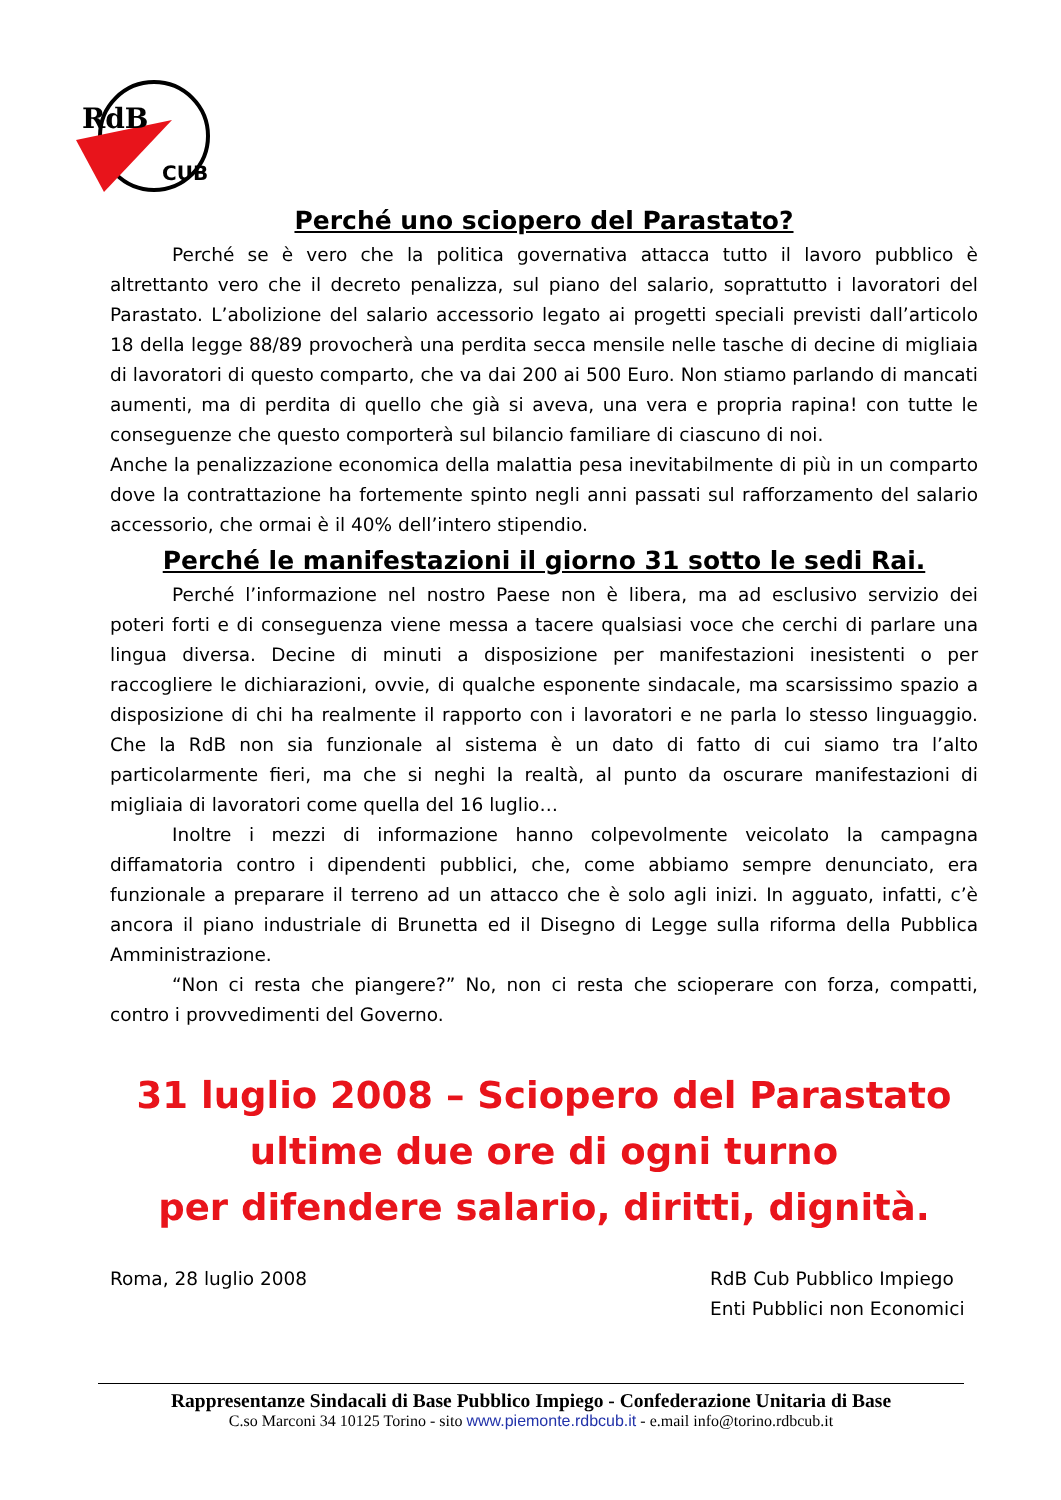RdB
CUB
Perché uno sciopero del Parastato?
Perché se è vero che la politica governativa attacca tutto il lavoro pubblico è altrettanto vero che il decreto penalizza, sul piano del salario, soprattutto i lavoratori del Parastato. L’abolizione del salario accessorio legato ai progetti speciali previsti dall’articolo 18 della legge 88/89 provocherà una perdita secca mensile nelle tasche di decine di migliaia di lavoratori di questo comparto, che va dai 200 ai 500 Euro. Non stiamo parlando di mancati aumenti, ma di perdita di quello che già si aveva, una vera e propria rapina! con tutte le conseguenze che questo comporterà sul bilancio familiare di ciascuno di noi.
Anche la penalizzazione economica della malattia pesa inevitabilmente di più in un comparto dove la contrattazione ha fortemente spinto negli anni passati sul rafforzamento del salario accessorio, che ormai è il 40% dell’intero stipendio.
Perché le manifestazioni il giorno 31 sotto le sedi Rai.
Perché l’informazione nel nostro Paese non è libera, ma ad esclusivo servizio dei poteri forti e di conseguenza viene messa a tacere qualsiasi voce che cerchi di parlare una lingua diversa. Decine di minuti a disposizione per manifestazioni inesistenti o per raccogliere le dichiarazioni, ovvie, di qualche esponente sindacale, ma scarsissimo spazio a disposizione di chi ha realmente il rapporto con i lavoratori e ne parla lo stesso linguaggio. Che la RdB non sia funzionale al sistema è un dato di fatto di cui siamo tra l’alto particolarmente fieri, ma che si neghi la realtà, al punto da oscurare manifestazioni di migliaia di lavoratori come quella del 16 luglio…
Inoltre i mezzi di informazione hanno colpevolmente veicolato la campagna diffamatoria contro i dipendenti pubblici, che, come abbiamo sempre denunciato, era funzionale a preparare il terreno ad un attacco che è solo agli inizi. In agguato, infatti, c’è ancora il piano industriale di Brunetta ed il Disegno di Legge sulla riforma della Pubblica Amministrazione.
“Non ci resta che piangere?” No, non ci resta che scioperare con forza, compatti, contro i provvedimenti del Governo.
31 luglio 2008 – Sciopero del Parastato
ultime due ore di ogni turno
per difendere salario, diritti, dignità.
Roma, 28 luglio 2008 RdB Cub Pubblico Impiego
Enti Pubblici non Economici
Rappresentanze Sindacali di Base Pubblico Impiego - Confederazione Unitaria di Base
C.so Marconi 34 10125 Torino - sito www.piemonte.rdbcub.it - e.mail info@torino.rdbcub.it